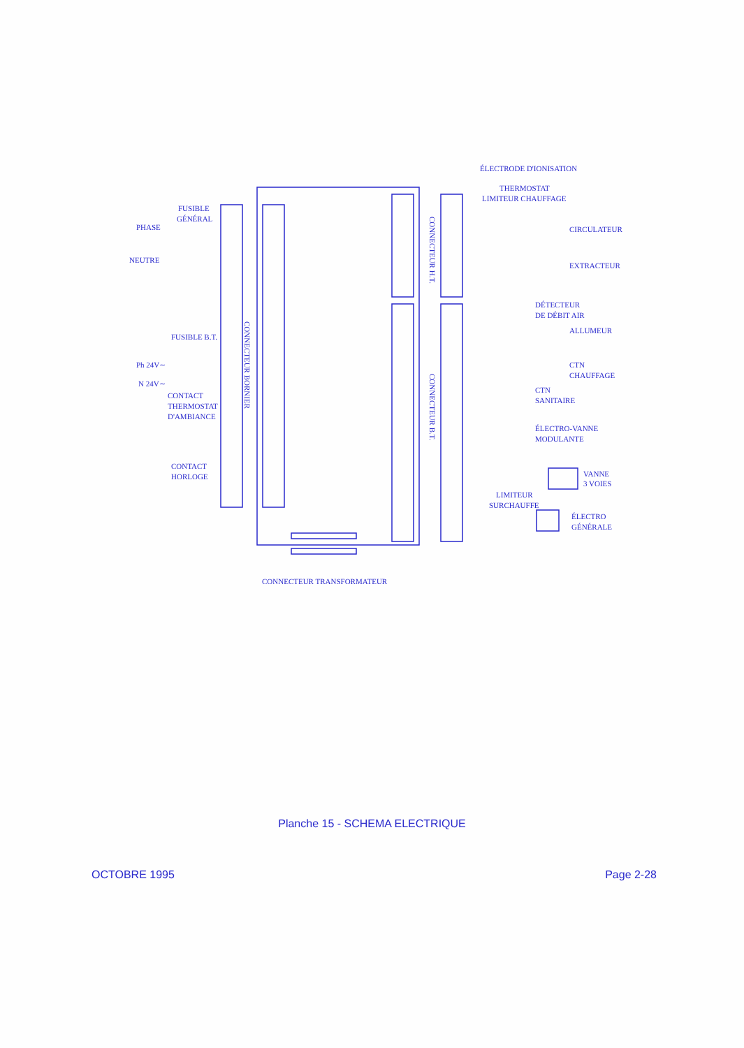ÉLECTRODE D'IONISATION
THERMOSTAT
LIMITEUR CHAUFFAGE
FUSIBLE
GÉNÉRAL
PHASE CIRCULATEUR
NEUTRE
EXTRACTEUR
DÉTECTEUR
DE DÉBIT AIR
ALLUMEUR
FUSIBLE B.T.
Ph 24V∼ CTN
CHAUFFAGE
N 24V∼
CONTACT
THERMOSTAT
D'AMBIANCE
CTN
SANITAIRE
ÉLECTRO-VANNE
MODULANTE
CONTACT
HORLOGE VANNE
3 VOIES
LIMITEUR
SURCHAUFFE
ÉLECTRO
GÉNÉRALE
CONNECTEUR TRANSFORMATEUR
CONNECTEUR BORNIER
CONNECTEUR H.T.
CONNECTEUR B.T.
Planche 15 - SCHEMA ELECTRIQUE
OCTOBRE 1995 Page 2-28